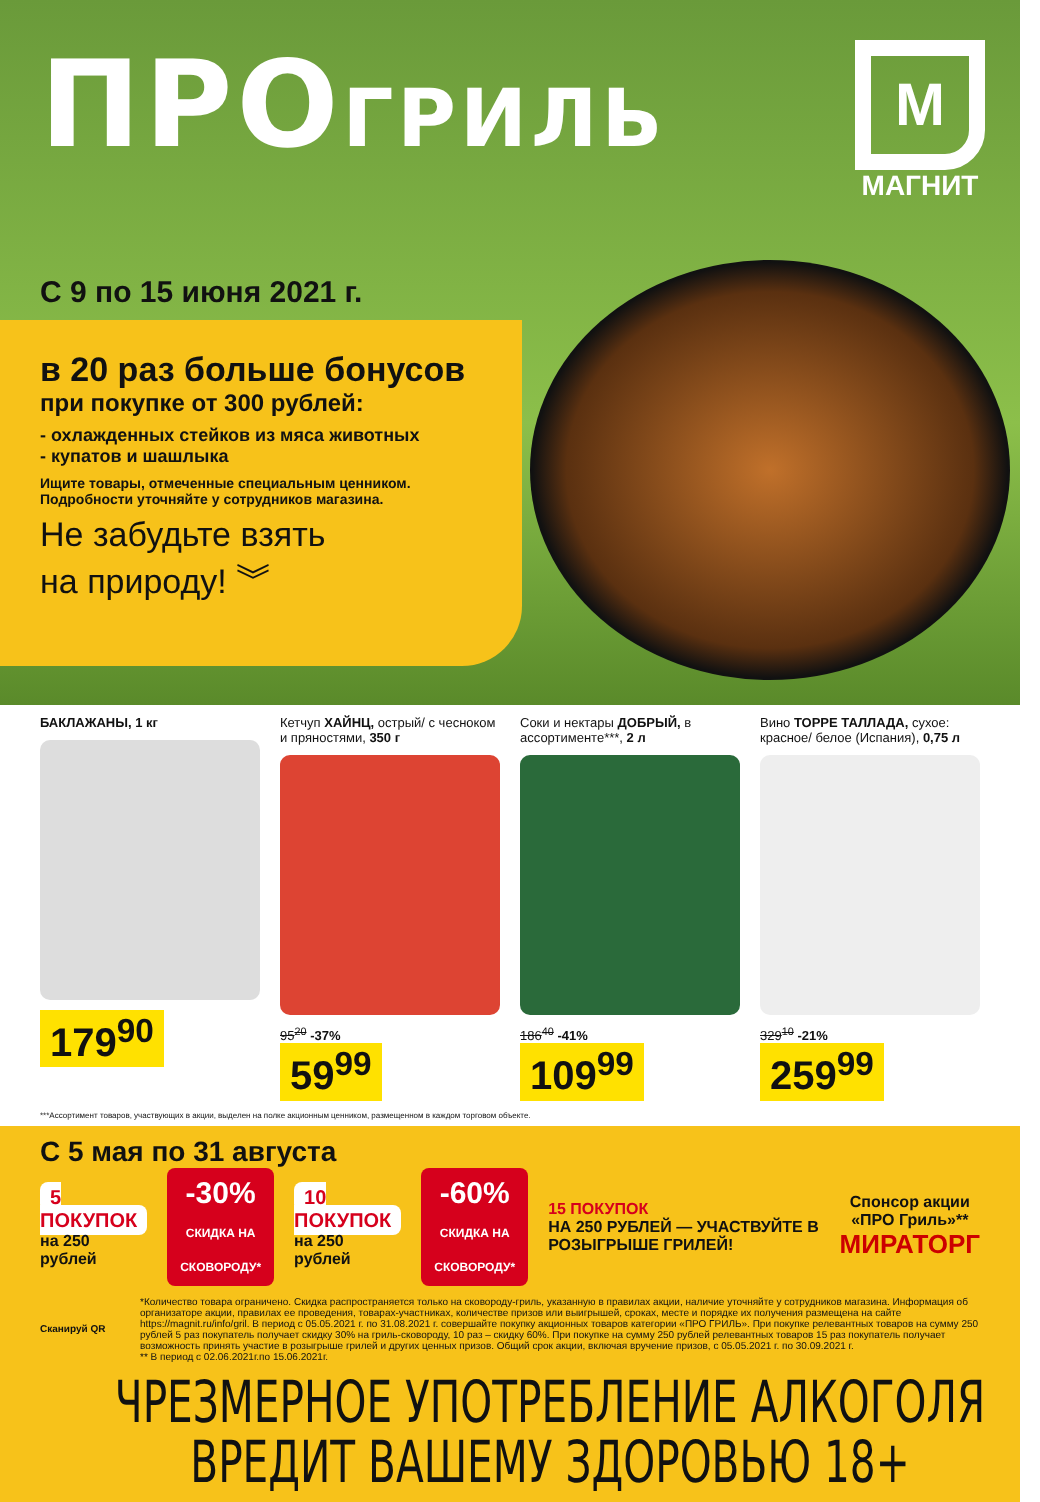ПРОГРИЛЬ
М
МАГНИТ
С 9 по 15 июня 2021 г.
в 20 раз больше бонусов
при покупке от 300 рублей:
- охлажденных стейков из мяса животных
- купатов и шашлыка
Ищите товары, отмеченные специальным ценником.
Подробности уточняйте у сотрудников магазина.
Не забудьте взять
на природу! ︾
БАКЛАЖАНЫ, 1 кг
179<sup>90</sup>
Кетчуп ХАЙНЦ, острый/ с чесноком и пряностями, 350 г
95<sup>20</sup> -37%
59<sup>99</sup>
Соки и нектары ДОБРЫЙ, в ассортименте***, 2 л
186<sup>40</sup> -41%
109<sup>99</sup>
Вино ТОРРЕ ТАЛЛАДА, сухое: красное/ белое (Испания), 0,75 л
329<sup>10</sup> -21%
259<sup>99</sup>
***Ассортимент товаров, участвующих в акции, выделен на полке акционным ценником, размещенном в каждом торговом объекте.
С 5 мая по 31 августа
5 ПОКУПОК
на 250 рублей
-30%
СКИДКА НА СКОВОРОДУ*
10 ПОКУПОК
на 250 рублей
-60%
СКИДКА НА СКОВОРОДУ*
15 ПОКУПОК
НА 250 РУБЛЕЙ — УЧАСТВУЙТЕ В РОЗЫГРЫШЕ ГРИЛЕЙ!
Спонсор акции
«ПРО Гриль»**
МИРАТОРГ
Сканируй QR
*Количество товара ограничено. Скидка распространяется только на сковороду-гриль, указанную в правилах акции, наличие уточняйте у сотрудников магазина. Информация об организаторе акции, правилах ее проведения, товарах-участниках, количестве призов или выигрышей, сроках, месте и порядке их получения размещена на сайте https://magnit.ru/info/gril. В период с 05.05.2021 г. по 31.08.2021 г. совершайте покупку акционных товаров категории «ПРО ГРИЛЬ». При покупке релевантных товаров на сумму 250 рублей 5 раз покупатель получает скидку 30% на гриль-сковороду, 10 раз – скидку 60%. При покупке на сумму 250 рублей релевантных товаров 15 раз покупатель получает возможность принять участие в розыгрыше грилей и других ценных призов. Общий срок акции, включая вручение призов, с 05.05.2021 г. по 30.09.2021 г.
** В период с 02.06.2021г.по 15.06.2021г.
ЧРЕЗМЕРНОЕ УПОТРЕБЛЕНИЕ АЛКОГОЛЯ
ВРЕДИТ ВАШЕМУ ЗДОРОВЬЮ 18+